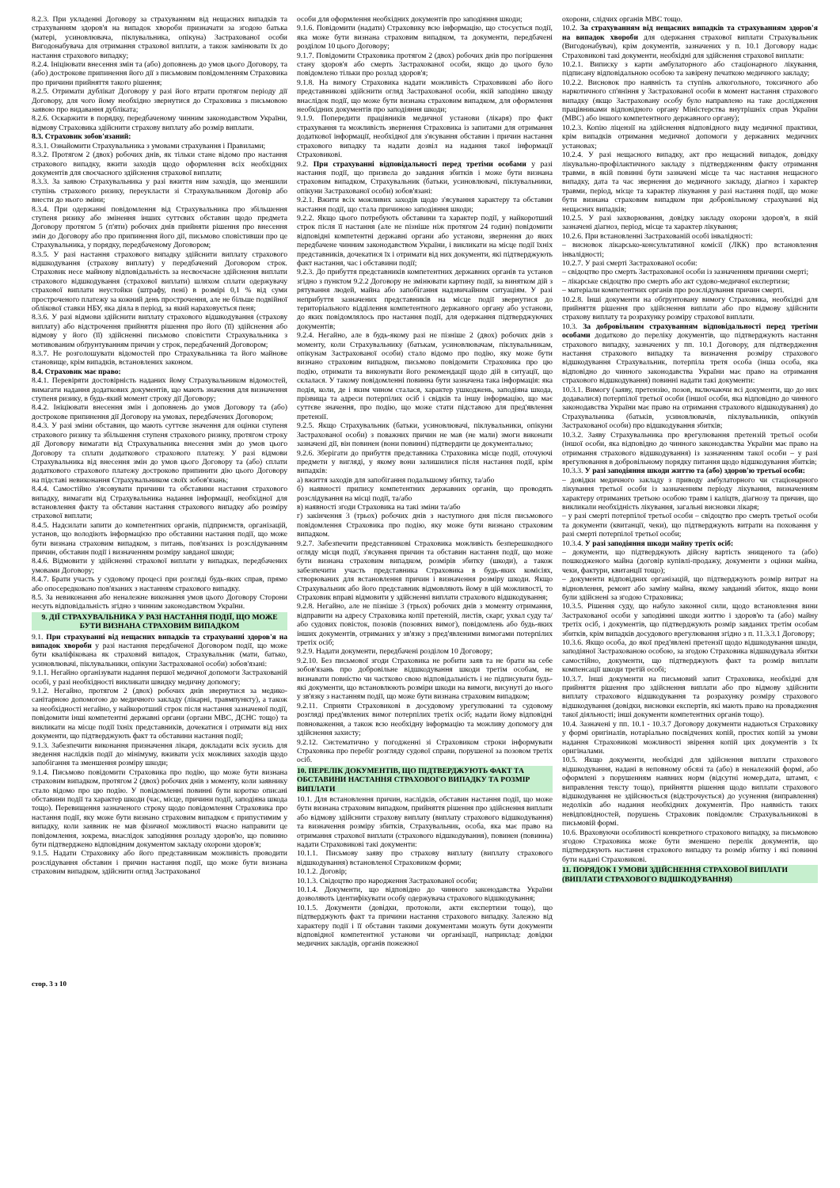8.2.3. При укладенні Договору за страхуванням від нещасних випадків та страхуванням здоров'я на випадок хвороби призначати за згодою батька (матері, усиновлювача, піклувальника, опікуна) Застрахованої особи Вигодонабувача для отримання страхової виплати, а також замінювати їх до настання страхового випадку;
8.2.4. Ініціювати внесення змін та (або) доповнень до умов цього Договору, та (або) дострокове припинення його дії з письмовим повідомленням Страховика про причини прийняття такого рішення;
8.2.5. Отримати дублікат Договору у разі його втрати протягом періоду дії Договору, для чого йому необхідно звернутися до Страховика з письмовою заявою про видавання дубліката;
8.2.6. Оскаржити в порядку, передбаченому чинним законодавством України, відмову Страховика здійснити страхову виплату або розмір виплати.
8.3. Страховик зобов'язаний:
8.3.1. Ознайомити Страхувальника з умовами страхування і Правилами;
8.3.2. Протягом 2 (двох) робочих днів, як тільки стане відомо про настання страхового випадку, вжити заходів щодо оформлення всіх необхідних документів для своєчасного здійснення страхової виплати;
8.3.3. За заявою Страхувальника у разі вжиття ним заходів, що зменшили ступінь страхового ризику, переукласти зі Страхувальником Договір або внести до нього зміни;
8.3.4. При одержанні повідомлення від Страхувальника про збільшення ступеня ризику або змінення інших суттєвих обставин щодо предмета Договору протягом 5 (п'яти) робочих днів прийняти рішення про внесення змін до Договору або про припинення його дії, письмово сповістивши про це Страхувальника, у порядку, передбаченому Договором;
8.3.5. У разі настання страхового випадку здійснити виплату страхового відшкодування (страхову виплату) у передбачений Договором строк. Страховик несе майнову відповідальність за несвоєчасне здійснення виплати страхового відшкодування (страхової виплати) шляхом сплати одержувачу страхової виплати неустойки (штрафу, пені) в розмірі 0,1 % від суми простроченого платежу за кожний день прострочення, але не більше подвійної облікової ставки НБУ, яка діяла в період, за який нараховується пеня;
8.3.6. У разі відмови здійснити виплату страхового відшкодування (страхову виплату) або відстрочення прийняття рішення про його (її) здійснення або відмову у його (її) здійсненні письмово сповістити Страхувальника з мотивованим обґрунтуванням причин у строк, передбачений Договором;
8.3.7. Не розголошувати відомостей про Страхувальника та його майнове становище, крім випадків, встановлених законом.
8.4. Страховик має право:
8.4.1. Перевіряти достовірність наданих йому Страхувальником відомостей, вимагати надання додаткових документів, що мають значення для визначення ступеня ризику, в будь-який момент строку дії Договору;
8.4.2. Ініціювати внесення змін і доповнень до умов Договору та (або) дострокове припинення дії Договору на умовах, передбачених Договором;
8.4.3. У разі зміни обставин, що мають суттєве значення для оцінки ступеня страхового ризику та збільшення ступеня страхового ризику, протягом строку дії Договору вимагати від Страхувальника внесення змін до умов цього Договору та сплати додаткового страхового платежу. У разі відмови Страхувальника від внесення змін до умов цього Договору та (або) сплати додаткового страхового платежу достроково припинити дію цього Договору на підставі невиконання Страхувальником своїх зобов'язань;
8.4.4. Самостійно з'ясовувати причини та обставини настання страхового випадку, вимагати від Страхувальника надання інформації, необхідної для встановлення факту та обставин настання страхового випадку або розміру страхової виплати;
8.4.5. Надсилати запити до компетентних органів, підприємств, організацій, установ, що володіють інформацією про обставини настання події, що може бути визнана страховим випадком, з питань, пов'язаних із розслідуванням причин, обставин події і визначенням розміру завданої шкоди;
8.4.6. Відмовити у здійсненні страхової виплати у випадках, передбачених умовами Договору;
8.4.7. Брати участь у судовому процесі при розгляді будь-яких справ, прямо або опосередковано пов'язаних з настанням страхового випадку.
8.5. За невиконання або неналежне виконання умов цього Договору Сторони несуть відповідальність згідно з чинним законодавством України.
9. ДІЇ СТРАХУВАЛЬНИКА У РАЗІ НАСТАННЯ ПОДІЇ, ЩО МОЖЕ БУТИ ВИЗНАНА СТРАХОВИМ ВИПАДКОМ
9.1. При страхуванні від нещасних випадків та страхуванні здоров'я на випадок хвороби у разі настання передбаченої Договором події, що може бути кваліфікована як страховий випадок, Страхувальник (мати, батько, усиновлювачі, піклувальники, опікуни Застрахованої особи) зобов'язані:
9.1.1. Негайно організувати надання першої медичної допомоги Застрахованій особі, у разі необхідності викликати швидку медичну допомогу;
9.1.2. Негайно, протягом 2 (двох) робочих днів звернутися за медико-санітарною допомогою до медичного закладу (лікарні, травмпункту), а також за необхідності негайно, у найкоротший строк після настання зазначеної події, повідомити інші компетентні державні органи (органи МВС, ДСНС тощо) та викликати на місце події їхніх представників, дочекатися і отримати від них документи, що підтверджують факт та обставини настання події;
9.1.3. Забезпечити виконання призначення лікаря, докладати всіх зусиль для зведення наслідків події до мінімуму, вживати усіх можливих заходів щодо запобігання та зменшення розміру шкоди;
9.1.4. Письмово повідомити Страховика про подію, що може бути визнана страховим випадком, протягом 2 (двох) робочих днів з моменту, коли заявнику стало відомо про цю подію. У повідомленні повинні бути коротко описані обставини події та характер шкоди (час, місце, причини події, заподіяна шкода тощо). Перевищення зазначеного строку щодо повідомлення Страховика про настання події, яку може бути визнано страховим випадком є припустимим у випадку, коли заявник не мав фізичної можливості вчасно направити це повідомлення, зокрема, внаслідок заподіяння розладу здоров'ю, що повинно бути підтверджено відповідним документом закладу охорони здоров'я;
9.1.5. Надати Страховику або його представникам можливість проводити розслідування обставин і причин настання події, що може бути визнана страховим випадком, здійснити огляд Застрахованої
особи для оформлення необхідних документів про заподіяння шкоди;
9.1.6. Повідомити (надати) Страховику всю інформацію, що стосується події, яка може бути визнана страховим випадком, та документи, передбачені розділом 10 цього Договору;
9.1.7. Повідомити Страховика протягом 2 (двох) робочих днів про погіршення стану здоров'я або смерть Застрахованої особи, якщо до цього було повідомлено тільки про розлад здоров'я;
9.1.8. На вимогу Страховика надати можливість Страховикові або його представникові здійснити огляд Застрахованої особи, якій заподіяно шкоду внаслідок події, що може бути визнана страховим випадком, для оформлення необхідних документів про заподіяння шкоди;
9.1.9. Попередити працівників медичної установи (лікаря) про факт страхування та можливість звернення Страховика із запитами для отримання додаткової інформації, необхідної для з'ясування обставин і причин настання страхового випадку та надати дозвіл на надання такої інформації Страховикові.
9.2. При страхуванні відповідальності перед третіми особами у разі настання події, що призвела до завдання збитків і може бути визнана страховим випадком, Страхувальник (батьки, усиновлювачі, піклувальники, опікуни Застрахованої особи) зобов'язані:
9.2.1. Вжити всіх можливих заходів щодо з'ясування характеру та обставин настання події, що стала причиною заподіяння шкоди;
9.2.2. Якщо цього потребують обставини та характер події, у найкоротший строк після її настання (але не пізніше ніж протягом 24 годин) повідомити відповідні компетентні державні органи або установи, звернення до яких передбачене чинним законодавством України, і викликати на місце події їхніх представників, дочекатися їх і отримати від них документи, які підтверджують факт настання, час і обставини події;
9.2.3. До прибуття представників компетентних державних органів та установ згідно з пунктом 9.2.2 Договору не змінювати картину події, за винятком дій з рятування людей, майна або запобігання надзвичайним ситуаціям. У разі неприбуття зазначених представників на місце події звернутися до територіального відділення компетентного державного органу або установи, до яких повідомлялось про настання події, для одержання підтверджуючих документів;
9.2.4. Негайно, але в будь-якому разі не пізніше 2 (двох) робочих днів з моменту, коли Страхувальнику (батькам, усиновлювачам, піклувальникам, опікунам Застрахованої особи) стало відомо про подію, яку може бути визнано страховим випадком, письмово повідомити Страховика про цю подію, отримати та виконувати його рекомендації щодо дій в ситуації, що склалася. У такому повідомленні повинна бути зазначена така інформація: яка подія, коли, де і яким чином сталася, характер ушкоджень, заподіяна шкода, прізвища та адреси потерпілих осіб і свідків та іншу інформацію, що має суттєве значення, про подію, що може стати підставою для пред'явлення претензії.
9.2.5. Якщо Страхувальник (батьки, усиновлювачі, піклувальники, опікуни Застрахованої особи) з поважних причин не мав (не мали) змоги виконати зазначені дії, він повинен (вони повинні) підтвердити це документально;
9.2.6. Зберігати до прибуття представника Страховика місце події, оточуючі предмети у вигляді, у якому вони залишилися після настання події, крім випадків:
а) вжиття заходів для запобігання подальшому збитку, та/або
б) наявності припису компетентних державних органів, що проводять розслідування на місці події, та/або
в) наявності згоди Страховика на такі зміни та/або
г) закінчення 3 (трьох) робочих днів з наступного дня після письмового повідомлення Страховика про подію, яку може бути визнано страховим випадком.
9.2.7. Забезпечити представникові Страховика можливість безперешкодного огляду місця події, з'ясування причин та обставин настання події, що може бути визнана страховим випадком, розмірів збитку (шкоди), а також забезпечити участь представника Страховика в будь-яких комісіях, створюваних для встановлення причин і визначення розміру шкоди. Якщо Страхувальник або його представник відмовляють йому в цій можливості, то Страховик вправі відмовити у здійсненні виплати страхового відшкодування;
9.2.8. Негайно, але не пізніше 3 (трьох) робочих днів з моменту отримання, відправити на адресу Страховика копії претензій, листів, скарг, ухвал суду та/або судових повісток, позовів (позовних вимог), повідомлень або будь-яких інших документів, отриманих у зв'язку з пред'явленими вимогами потерпілих третіх осіб;
9.2.9. Надати документи, передбачені розділом 10 Договору;
9.2.10. Без письмової згоди Страховика не робити заяв та не брати на себе зобов'язань про добровільне відшкодування шкоди третім особам, не визнавати повністю чи частково свою відповідальність і не підписувати будь-які документи, що встановлюють розміри шкоди на вимоги, висунуті до нього у зв'язку з настанням події, що може бути визнана страховим випадком;
9.2.11. Сприяти Страховикові в досудовому урегулюванні та судовому розгляді пред'явлених вимог потерпілих третіх осіб; надати йому відповідні повноваження, а також всю необхідну інформацію та можливу допомогу для здійснення захисту;
9.2.12. Систематично у погодженні зі Страховиком строки інформувати Страховика про перебіг розгляду судової справи, порушеної за позовом третіх осіб.
10. ПЕРЕЛІК ДОКУМЕНТІВ, ЩО ПІДТВЕРДЖУЮТЬ ФАКТ ТА ОБСТАВИНИ НАСТАННЯ СТРАХОВОГО ВИПАДКУ ТА РОЗМІР ВИПЛАТИ
10.1. Для встановлення причин, наслідків, обставин настання події, що може бути визнана страховим випадком, прийняття рішення про здійснення виплати або відмову здійснити страхову виплату (виплату страхового відшкодування) та визначення розміру збитків, Страхувальник, особа, яка має право на отримання страхової виплати (страхового відшкодування), повинен (повинна) надати Страховикові такі документи:
10.1.1. Письмову заяву про страхову виплату (виплату страхового відшкодування) встановленої Страховиком форми;
10.1.2. Договір;
10.1.3. Свідоцтво про народження Застрахованої особи;
10.1.4. Документи, що відповідно до чинного законодавства України дозволяють ідентифікувати особу одержувача страхового відшкодування;
10.1.5. Документи (довідки, протоколи, акти експертизи тощо), що підтверджують факт та причини настання страхового випадку. Залежно від характеру події і її обставин такими документами можуть бути документи відповідної компетентної установи чи організації, наприклад: довідки медичних закладів, органів пожежної
охорони, слідчих органів МВС тощо.
10.2. За страхуванням від нещасних випадків та страхуванням здоров'я на випадок хвороби для одержання страхової виплати Страхувальник (Вигодонабувач), крім документів, зазначених у п. 10.1 Договору надає Страховикові такі документи, необхідні для здійснення страхової виплати:
10.2.1. Виписку з карти амбулаторного або стаціонарного лікування, підписану відповідальною особою та завірену печаткою медичного закладу;
10.2.2. Висновок про наявність та ступінь алкогольного, токсичного або наркотичного сп'яніння у Застрахованої особи в момент настання страхового випадку (якщо Застраховану особу було направлено на таке дослідження працівниками відповідного органу Міністерства внутрішніх справ України (МВС) або іншого компетентного державного органу);
10.2.3. Копію ліцензії на здійснення відповідного виду медичної практики, крім випадків отримання медичної допомоги у державних медичних установах;
10.2.4. У разі нещасного випадку, акт про нещасний випадок, довідку лікувально-профілактичного закладу з підтвердженням факту отримання травми, в якій повинні бути зазначені місце та час настання нещасного випадку, дата та час звернення до медичного закладу, діагноз і характер травми, період, місце та характер лікування у разі настання події, що може бути визнана страховим випадком при добровільному страхуванні від нещасних випадків;
10.2.5. У разі захворювання, довідку закладу охорони здоров'я, в якій зазначені діагноз, період, місце та характер лікування;
10.2.6. При встановленні Застрахованій особі інвалідності:
– висновок лікарсько-консультативної комісії (ЛКК) про встановлення інвалідності;
10.2.7. У разі смерті Застрахованої особи:
– свідоцтво про смерть Застрахованої особи із зазначенням причини смерті;
– лікарське свідоцтво про смерть або акт судово-медичної експертизи;
– матеріали компетентних органів про розслідування причин смерті.
10.2.8. Інші документи на обґрунтовану вимогу Страховика, необхідні для прийняття рішення про здійснення виплати або про відмову здійснити страхову виплату та розрахунку розміру страхової виплати.
10.3. За добровільним страхуванням відповідальності перед третіми особами додатково до переліку документів, що підтверджують настання страхового випадку, зазначених у пп. 10.1 Договору, для підтвердження настання страхового випадку та визначення розміру страхового відшкодування Страхувальник, потерпіла третя особа (інша особа, яка відповідно до чинного законодавства України має право на отримання страхового відшкодування) повинні надати такі документи:
10.3.1. Вимогу (заяву, претензію, позов, включаючи всі документи, що до них додавалися) потерпілої третьої особи (іншої особи, яка відповідно до чинного законодавства України має право на отримання страхового відшкодування) до Страхувальника (батьків, усиновлювачів, піклувальників, опікунів Застрахованої особи) про відшкодування збитків;
10.3.2. Заяву Страхувальника про врегулювання претензій третьої особи (іншої особи, яка відповідно до чинного законодавства України має право на отримання страхового відшкодування) із зазначенням такої особи – у разі врегулювання в добровільному порядку питання щодо відшкодування збитків;
10.3.3. У разі заподіяння шкоди життю та (або) здоров'ю третьої особи:
– довідки медичного закладу з приводу амбулаторного чи стаціонарного лікування третьої особи із зазначенням періоду лікування, визначенням характеру отриманих третьою особою травм і каліцтв, діагнозу та причин, що викликали необхідність лікування, загальні висновки лікаря;
– у разі смерті потерпілої третьої особи – свідоцтво про смерть третьої особи та документи (квитанції, чеки), що підтверджують витрати на поховання у разі смерті потерпілої третьої особи;
10.3.4. У разі заподіяння шкоди майну третіх осіб:
– документи, що підтверджують дійсну вартість знищеного та (або) пошкодженого майна (договір купівлі-продажу, документи з оцінки майна, чеки, фактури, квитанції тощо);
– документи відповідних організацій, що підтверджують розмір витрат на відновлення, ремонт або заміну майна, якому завданий збиток, якщо вони були здійснені за згодою Страховика;
10.3.5. Рішення суду, що набуло законної сили, щодо встановлення вини Застрахованої особи у заподіянні шкоди життю і здоров'ю та (або) майну третіх осіб, і документів, що підтверджують розмір завданих третім особам збитків, крім випадків досудового врегулювання згідно з п. 11.3.3.1 Договору;
10.3.6. Якщо особа, до якої пред'явлені претензії щодо відшкодування шкоди, заподіяної Застрахованою особою, за згодою Страховика відшкодувала збитки самостійно, документи, що підтверджують факт та розмір виплати компенсації шкоди третій особі;
10.3.7. Інші документи на письмовий запит Страховика, необхідні для прийняття рішення про здійснення виплати або про відмову здійснити виплату страхового відшкодування та розрахунку розміру страхового відшкодування (довідки, висновки експертів, які мають право на провадження такої діяльності; інші документи компетентних органів тощо).
10.4. Зазначені у пп. 10.1 - 10.3.7 Договору документи надаються Страховику у формі оригіналів, нотаріально посвідчених копій, простих копій за умови надання Страховикові можливості звірення копій цих документів з їх оригіналами.
10.5. Якщо документи, необхідні для здійснення виплати страхового відшкодування, надані в неповному обсязі та (або) в неналежній формі, або оформлені з порушенням наявних норм (відсутні номер,дата, штамп, є виправлення тексту тощо), прийняття рішення щодо виплати страхового відшкодування не здійснюється (відстрочується) до усунення (виправлення) недоліків або надання необхідних документів. Про наявність таких невідповідностей, порушень Страховик повідомляє Страхувальникові в письмовій формі.
10.6. Враховуючи особливості конкретного страхового випадку, за письмовою згодою Страховика може бути зменшено перелік документів, що підтверджують настання страхового випадку та розмір збитку і які повинні бути надані Страховикові.
11. ПОРЯДОК І УМОВИ ЗДІЙСНЕННЯ СТРАХОВОЇ ВИПЛАТИ (ВИПЛАТИ СТРАХОВОГО ВІДШКОДУВАННЯ)
стор. 3 з 10